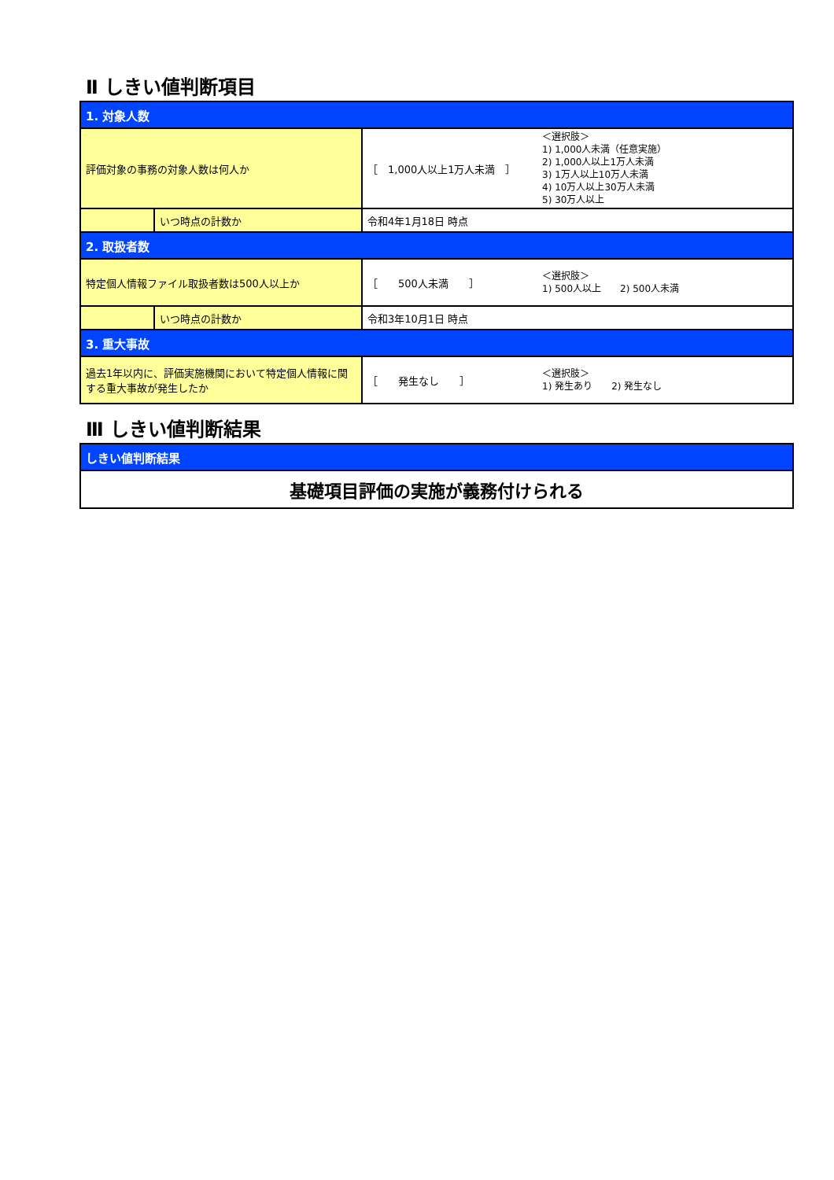Ⅱ しきい値判断項目
| 1. 対象人数 | | | |
| 評価対象の事務の対象人数は何人か | | ［ 1,000人以上1万人未満 ］ | ＜選択肢＞ 1) 1,000人未満（任意実施） 2) 1,000人以上1万人未満 3) 1万人以上10万人未満 4) 10万人以上30万人未満 5) 30万人以上 |
| | いつ時点の計数か | 令和4年1月18日 時点 | |
| 2. 取扱者数 | | | |
| 特定個人情報ファイル取扱者数は500人以上か | | ［ 500人未満 ］ | ＜選択肢＞ 1) 500人以上 2) 500人未満 |
| | いつ時点の計数か | 令和3年10月1日 時点 | |
| 3. 重大事故 | | | |
| 過去1年以内に、評価実施機関において特定個人情報に関する重大事故が発生したか | | ［ 発生なし ］ | ＜選択肢＞ 1) 発生あり 2) 発生なし |
Ⅲ しきい値判断結果
| しきい値判断結果 |
| 基礎項目評価の実施が義務付けられる |